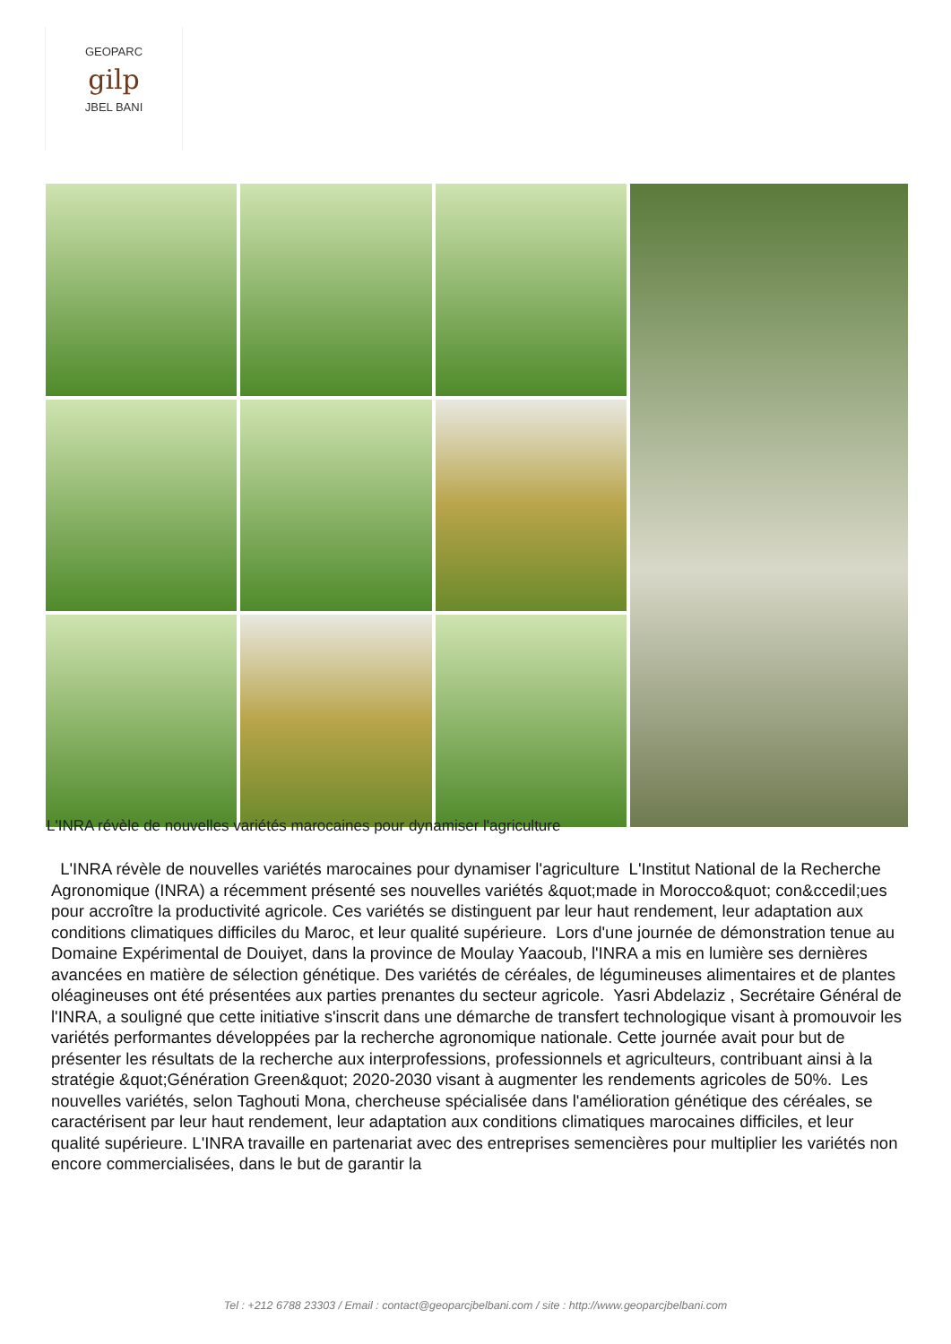GEOPARC
gilp
JBEL BANI
L'INRA révèle de nouvelles variétés marocaines pour dynamiser l'agriculture
L'INRA révèle de nouvelles variétés marocaines pour dynamiser l'agriculture L'Institut National de la Recherche Agronomique (INRA) a récemment présenté ses nouvelles variétés &quot;made in Morocco&quot; con&ccedil;ues pour accroître la productivité agricole. Ces variétés se distinguent par leur haut rendement, leur adaptation aux conditions climatiques difficiles du Maroc, et leur qualité supérieure. Lors d'une journée de démonstration tenue au Domaine Expérimental de Douiyet, dans la province de Moulay Yaacoub, l'INRA a mis en lumière ses dernières avancées en matière de sélection génétique. Des variétés de céréales, de légumineuses alimentaires et de plantes oléagineuses ont été présentées aux parties prenantes du secteur agricole. Yasri Abdelaziz , Secrétaire Général de l'INRA, a souligné que cette initiative s'inscrit dans une démarche de transfert technologique visant à promouvoir les variétés performantes développées par la recherche agronomique nationale. Cette journée avait pour but de présenter les résultats de la recherche aux interprofessions, professionnels et agriculteurs, contribuant ainsi à la stratégie &quot;Génération Green&quot; 2020-2030 visant à augmenter les rendements agricoles de 50%. Les nouvelles variétés, selon Taghouti Mona, chercheuse spécialisée dans l'amélioration génétique des céréales, se caractérisent par leur haut rendement, leur adaptation aux conditions climatiques marocaines difficiles, et leur qualité supérieure. L'INRA travaille en partenariat avec des entreprises semencières pour multiplier les variétés non encore commercialisées, dans le but de garantir la
Tel : +212 6788 23303 / Email : contact@geoparcjbelbani.com / site : http://www.geoparcjbelbani.com